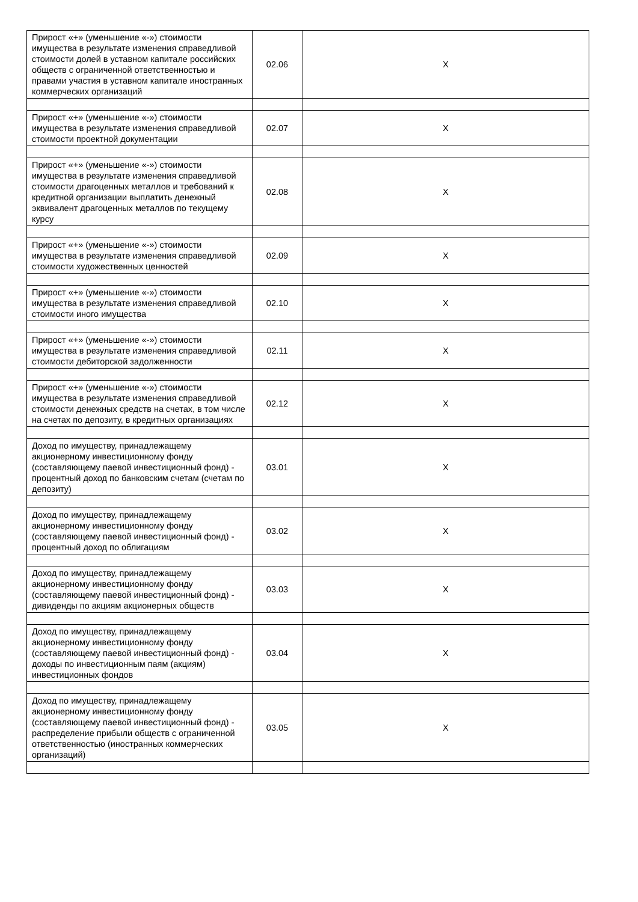| Прирост «+» (уменьшение «-») стоимости имущества в результате изменения справедливой стоимости долей в уставном капитале российских обществ с ограниченной ответственностью и правами участия в уставном капитале иностранных коммерческих организаций | 02.06 | X |
| Прирост «+» (уменьшение «-») стоимости имущества в результате изменения справедливой стоимости проектной документации | 02.07 | X |
| Прирост «+» (уменьшение «-») стоимости имущества в результате изменения справедливой стоимости драгоценных металлов и требований к кредитной организации выплатить денежный эквивалент драгоценных металлов по текущему курсу | 02.08 | X |
| Прирост «+» (уменьшение «-») стоимости имущества в результате изменения справедливой стоимости художественных ценностей | 02.09 | X |
| Прирост «+» (уменьшение «-») стоимости имущества в результате изменения справедливой стоимости иного имущества | 02.10 | X |
| Прирост «+» (уменьшение «-») стоимости имущества в результате изменения справедливой стоимости дебиторской задолженности | 02.11 | X |
| Прирост «+» (уменьшение «-») стоимости имущества в результате изменения справедливой стоимости денежных средств на счетах, в том числе на счетах по депозиту, в кредитных организациях | 02.12 | X |
| Доход по имуществу, принадлежащему акционерному инвестиционному фонду (составляющему паевой инвестиционный фонд) - процентный доход по банковским счетам (счетам по депозиту) | 03.01 | X |
| Доход по имуществу, принадлежащему акционерному инвестиционному фонду (составляющему паевой инвестиционный фонд) - процентный доход по облигациям | 03.02 | X |
| Доход по имуществу, принадлежащему акционерному инвестиционному фонду (составляющему паевой инвестиционный фонд) - дивиденды по акциям акционерных обществ | 03.03 | X |
| Доход по имуществу, принадлежащему акционерному инвестиционному фонду (составляющему паевой инвестиционный фонд) - доходы по инвестиционным паям (акциям) инвестиционных фондов | 03.04 | X |
| Доход по имуществу, принадлежащему акционерному инвестиционному фонду (составляющему паевой инвестиционный фонд) - распределение прибыли обществ с ограниченной ответственностью (иностранных коммерческих организаций) | 03.05 | X |